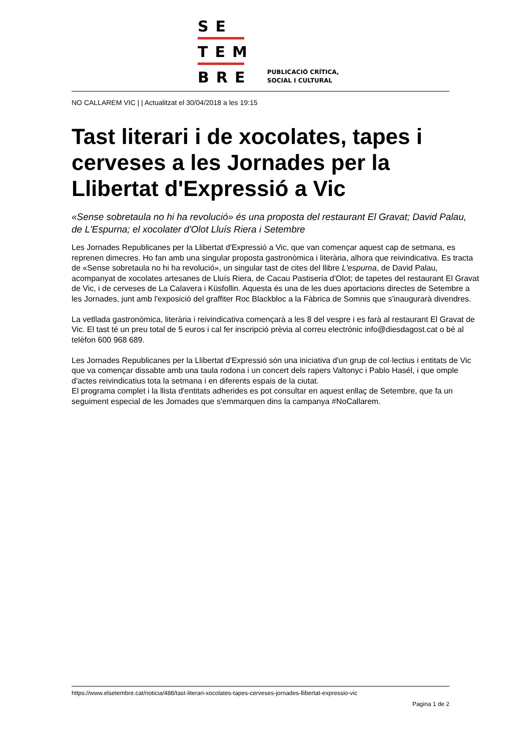SE
TEM
BRE
PUBLICACIÓ CRÍTICA,
SOCIAL I CULTURAL
NO CALLAREM VIC | | Actualitzat el 30/04/2018 a les 19:15
Tast literari i de xocolates, tapes i cerveses a les Jornades per la Llibertat d'Expressió a Vic
«Sense sobretaula no hi ha revolució» és una proposta del restaurant El Gravat; David Palau, de L'Espurna; el xocolater d'Olot Lluís Riera i Setembre
Les Jornades Republicanes per la Llibertat d'Expressió a Vic, que van començar aquest cap de setmana, es reprenen dimecres. Ho fan amb una singular proposta gastronòmica i literària, alhora que reivindicativa. Es tracta de «Sense sobretaula no hi ha revolució», un singular tast de cites del llibre L'espurna, de David Palau, acompanyat de xocolates artesanes de Lluís Riera, de Cacau Pastiseria d'Olot; de tapetes del restaurant El Gravat de Vic, i de cerveses de La Calavera i Küsfollin. Aquesta és una de les dues aportacions directes de Setembre a les Jornades, junt amb l'exposició del graffiter Roc Blackbloc a la Fàbrica de Somnis que s'inaugurarà divendres.
La vetllada gastronòmica, literària i reivindicativa començarà a les 8 del vespre i es farà al restaurant El Gravat de Vic. El tast té un preu total de 5 euros i cal fer inscripció prèvia al correu electrònic info@diesdagost.cat o bé al telèfon 600 968 689.
Les Jornades Republicanes per la Llibertat d'Expressió són una iniciativa d'un grup de col·lectius i entitats de Vic que va començar dissabte amb una taula rodona i un concert dels rapers Valtonyc i Pablo Hasél, i que omple d'actes reivindicatius tota la setmana i en diferents espais de la ciutat.
El programa complet i la llista d'entitats adherides es pot consultar en aquest enllaç de Setembre, que fa un seguiment especial de les Jornades que s'emmarquen dins la campanya #NoCallarem.
https://www.elsetembre.cat/noticia/488/tast-literari-xocolates-tapes-cerveses-jornades-llibertat-expressio-vic
Pagina 1 de 2